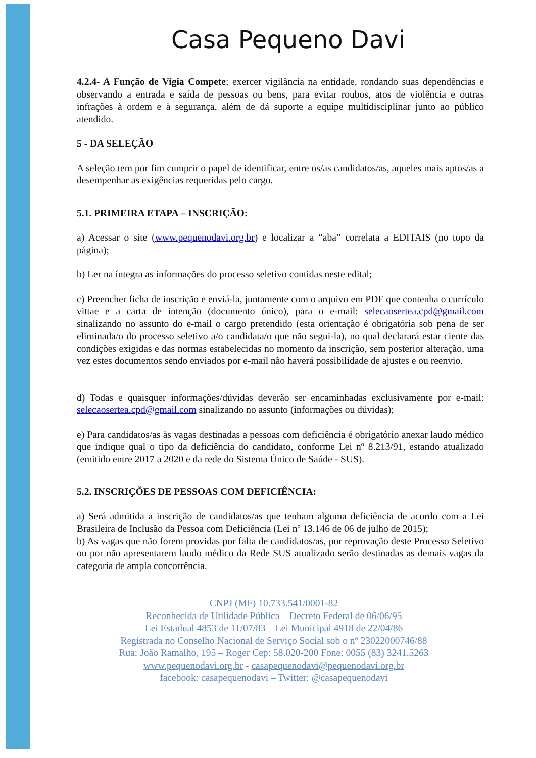Casa Pequeno Davi
4.2.4- A Função de Vigia Compete; exercer vigilância na entidade, rondando suas dependências e observando a entrada e saída de pessoas ou bens, para evitar roubos, atos de violência e outras infrações à ordem e à segurança, além de dá suporte a equipe multidisciplinar junto ao público atendido.
5 - DA SELEÇÃO
A seleção tem por fim cumprir o papel de identificar, entre os/as candidatos/as, aqueles mais aptos/as a desempenhar as exigências requeridas pelo cargo.
5.1. PRIMEIRA ETAPA – INSCRIÇÃO:
a) Acessar o site (www.pequenodavi.org.br) e localizar a “aba” correlata a EDITAIS (no topo da página);
b) Ler na íntegra as informações do processo seletivo contidas neste edital;
c) Preencher ficha de inscrição e enviá-la, juntamente com o arquivo em PDF que contenha o currículo vittae e a carta de intenção (documento único), para o e-mail: selecaosertea.cpd@gmail.com sinalizando no assunto do e-mail o cargo pretendido (esta orientação é obrigatória sob pena de ser eliminada/o do processo seletivo a/o candidata/o que não segui-la), no qual declarará estar ciente das condições exigidas e das normas estabelecidas no momento da inscrição, sem posterior alteração, uma vez estes documentos sendo enviados por e-mail não haverá possibilidade de ajustes e ou reenvio.
d) Todas e quaisquer informações/dúvidas deverão ser encaminhadas exclusivamente por e-mail: selecaosertea.cpd@gmail.com sinalizando no assunto (informações ou dúvidas);
e) Para candidatos/as às vagas destinadas a pessoas com deficiência é obrigatório anexar laudo médico que indique qual o tipo da deficiência do candidato, conforme Lei nº 8.213/91, estando atualizado (emitido entre 2017 a 2020 e da rede do Sistema Único de Saúde - SUS).
5.2. INSCRIÇÕES DE PESSOAS COM DEFICIÊNCIA:
a) Será admitida a inscrição de candidatos/as que tenham alguma deficiência de acordo com a Lei Brasileira de Inclusão da Pessoa com Deficiência (Lei nº 13.146 de 06 de julho de 2015);
b) As vagas que não forem providas por falta de candidatos/as, por reprovação deste Processo Seletivo ou por não apresentarem laudo médico da Rede SUS atualizado serão destinadas as demais vagas da categoria de ampla concorrência.
CNPJ (MF) 10.733.541/0001-82
Reconhecida de Utilidade Pública – Decreto Federal de 06/06/95
Lei Estadual 4853 de 11/07/83 – Lei Municipal 4918 de 22/04/86
Registrada no Conselho Nacional de Serviço Social sob o nº 23022000746/88
Rua: João Ramalho, 195 – Roger Cep: 58.020-200 Fone: 0055 (83) 3241.5263
www.pequenodavi.org.br - casapequenodavi@pequenodavi.org.br
facebook: casapequenodavi – Twitter: @casapequenodavi